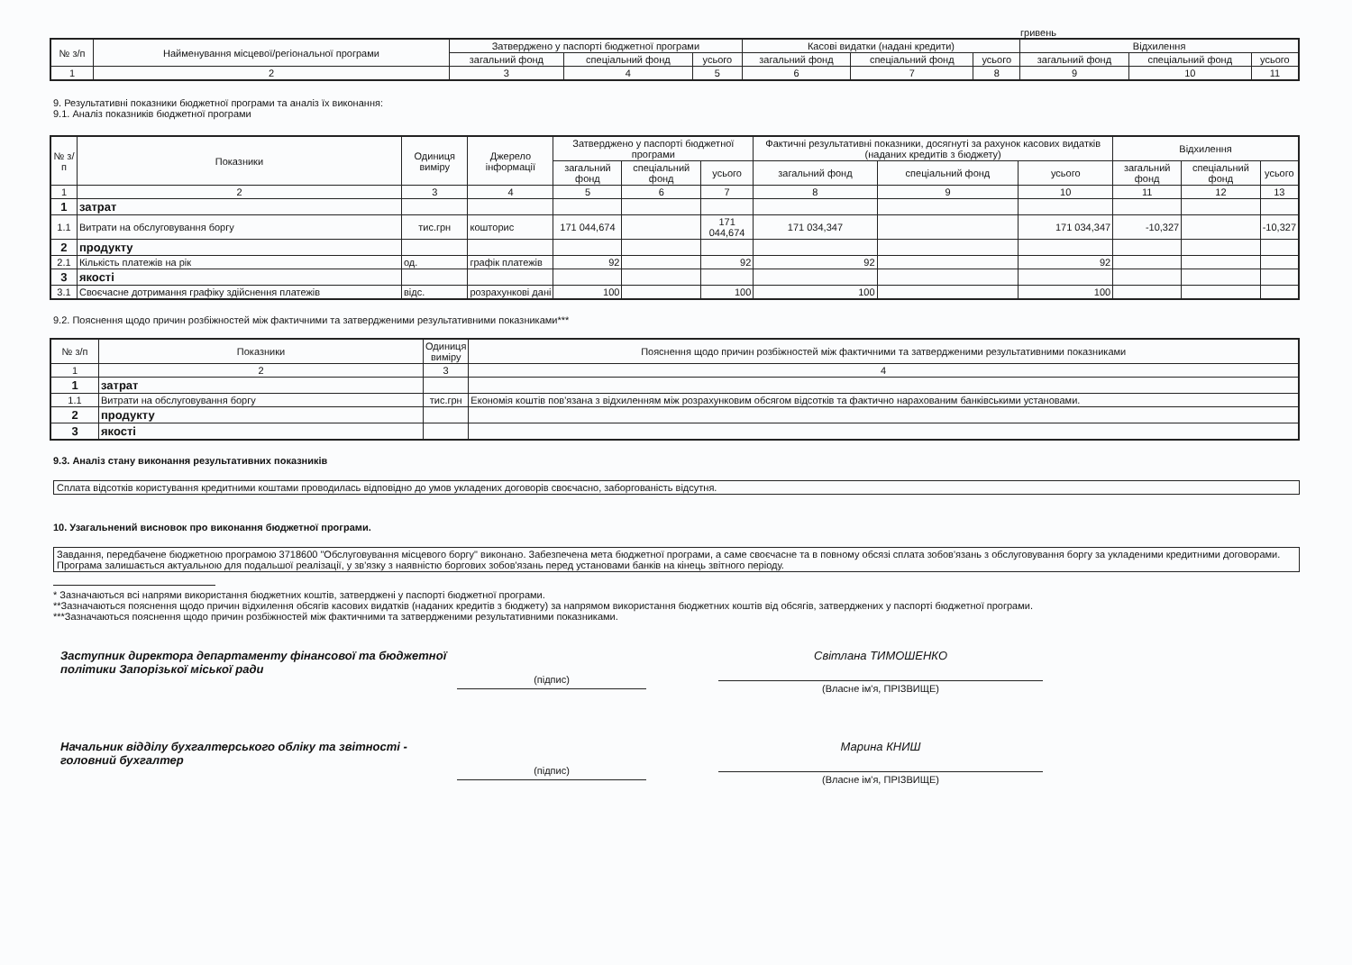гривень
| № з/п | Найменування місцевої/регіональної програми | Затверджено у паспорті бюджетної програми | | | Касові видатки (надані кредити) | | | Відхилення | | |
| --- | --- | --- | --- | --- | --- | --- | --- | --- | --- | --- |
| | | загальний фонд | спеціальний фонд | усього | загальний фонд | спеціальний фонд | усього | загальний фонд | спеціальний фонд | усього |
| 1 | 2 | 3 | 4 | 5 | 6 | 7 | 8 | 9 | 10 | 11 |
9. Результативні показники бюджетної програми та аналіз їх виконання:
9.1. Аналіз показників бюджетної програми
| № з/п | Показники | Одиниця виміру | Джерело інформації | Затверджено у паспорті бюджетної програми | | | Фактичні результативні показники, досягнуті за рахунок касових видатків (наданих кредитів з бюджету) | | | Відхилення | | |
| --- | --- | --- | --- | --- | --- | --- | --- | --- | --- | --- | --- | --- |
| | | | | загальний фонд | спеціальний фонд | усього | загальний фонд | спеціальний фонд | усього | загальний фонд | спеціальний фонд | усього |
| 1 | 2 | 3 | 4 | 5 | 6 | 7 | 8 | 9 | 10 | 11 | 12 | 13 |
| 1 | затрат | | | | | | | | | | | |
| 1.1 | Витрати на обслуговування боргу | тис.грн | кошторис | 171 044,674 | | 171 044,674 | 171 034,347 | | 171 034,347 | -10,327 | | -10,327 |
| 2 | продукту | | | | | | | | | | | |
| 2.1 | Кількість платежів на рік | од. | графік платежів | 92 | | 92 | 92 | | 92 | | | |
| 3 | якості | | | | | | | | | | | |
| 3.1 | Своєчасне дотримання графіку здійснення платежів | відс. | розрахункові дані | 100 | | 100 | 100 | | 100 | | | |
9.2. Пояснення щодо причин розбіжностей між фактичними та затвердженими результативними показниками***
| № з/п | Показники | Одиниця виміру | Пояснення щодо причин розбіжностей між фактичними та затвердженими результативними показниками |
| --- | --- | --- | --- |
| 1 | 2 | 3 | 4 |
| 1 | затрат | | |
| 1.1 | Витрати на обслуговування боргу | тис.грн | Економія коштів пов'язана з відхиленням між розрахунковим обсягом відсотків та фактично нарахованим банківськими установами. |
| 2 | продукту | | |
| 3 | якості | | |
9.3. Аналіз стану виконання результативних показників
Сплата відсотків користування кредитними коштами проводилась відповідно до умов укладених договорів своєчасно, заборгованість відсутня.
10. Узагальнений висновок про виконання бюджетної програми.
Завдання, передбачене бюджетною програмою 3718600 "Обслуговування місцевого боргу" виконано. Забезпечена мета бюджетної програми, а саме своєчасне та в повному обсязі сплата зобов'язань з обслуговування боргу за укладеними кредитними договорами. Програма залишається актуальною для подальшої реалізації, у зв'язку з наявністю боргових зобов'язань перед установами банків на кінець звітного періоду.
* Зазначаються всі напрями використання бюджетних коштів, затверджені у паспорті бюджетної програми.
**Зазначаються пояснення щодо причин відхилення обсягів касових видатків (наданих кредитів з бюджету) за напрямом використання бюджетних коштів від обсягів, затверджених у паспорті бюджетної програми.
***Зазначаються пояснення щодо причин розбіжностей між фактичними та затвердженими результативними показниками.
Заступник директора департаменту фінансової та бюджетної політики Запорізької міської ради
(підпис)
Світлана ТИМОШЕНКО
(Власне ім'я, ПРІЗВИЩЕ)
Начальник відділу бухгалтерського обліку та звітності - головний бухгалтер
(підпис)
Марина КНИШ
(Власне ім'я, ПРІЗВИЩЕ)